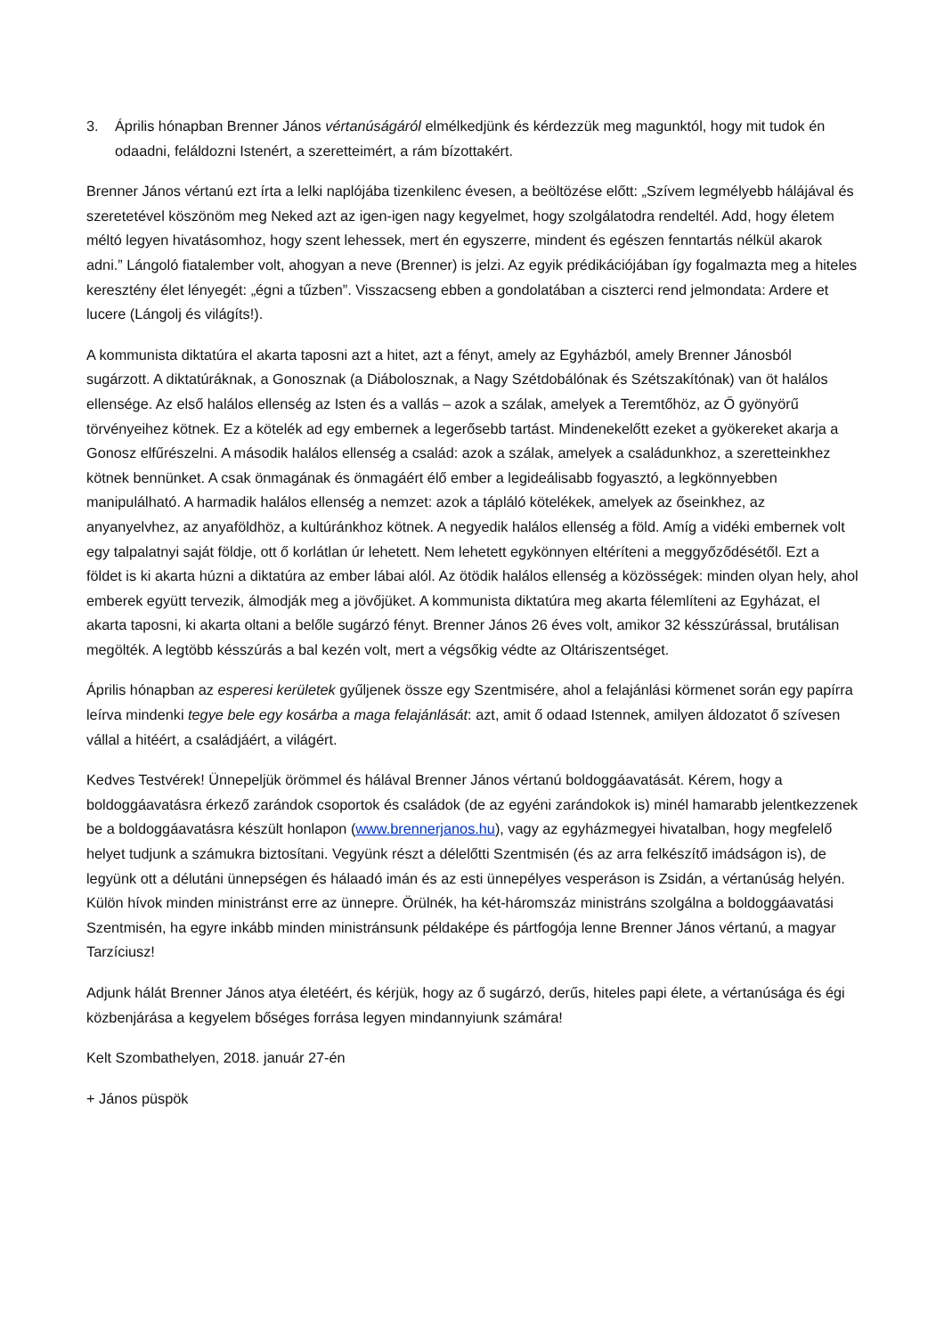3. Április hónapban Brenner János vértanúságáról elmélkedjünk és kérdezzük meg magunktól, hogy mit tudok én odaadni, feláldozni Istenért, a szeretteimért, a rám bízottakért.
Brenner János vértanú ezt írta a lelki naplójába tizenkilenc évesen, a beöltözése előtt: „Szívem legmélyebb hálájával és szeretetével köszönöm meg Neked azt az igen-igen nagy kegyelmet, hogy szolgálatodra rendeltél. Add, hogy életem méltó legyen hivatásomhoz, hogy szent lehessek, mert én egyszerre, mindent és egészen fenntartás nélkül akarok adni.” Lángoló fiatalember volt, ahogyan a neve (Brenner) is jelzi. Az egyik prédikációjában így fogalmazta meg a hiteles keresztény élet lényegét: „égni a tűzben”. Visszacseng ebben a gondolatában a ciszterci rend jelmondata: Ardere et lucere (Lángolj és világíts!).
A kommunista diktatúra el akarta taposni azt a hitet, azt a fényt, amely az Egyházból, amely Brenner Jánosból sugárzott. A diktatúráknak, a Gonosznak (a Diábolosznak, a Nagy Szétdobálónak és Szétszakítónak) van öt halálos ellensége. Az első halálos ellenség az Isten és a vallás – azok a szálak, amelyek a Teremtőhöz, az Ő gyönyörű törvényeihez kötnek. Ez a kötelék ad egy embernek a legerősebb tartást. Mindenekelőtt ezeket a gyökereket akarja a Gonosz elfűrészelni. A második halálos ellenség a család: azok a szálak, amelyek a családunkhoz, a szeretteinkhez kötnek bennünket. A csak önmagának és önmagáért élő ember a legideálisabb fogyasztó, a legkönnyebben manipulálható. A harmadik halálos ellenség a nemzet: azok a tápláló kötelékek, amelyek az őseinkhez, az anyanyelvhez, az anyaföldhöz, a kultúránkhoz kötnek. A negyedik halálos ellenség a föld. Amíg a vidéki embernek volt egy talpalatnyi saját földje, ott ő korlátlan úr lehetett. Nem lehetett egykönnyen eltéríteni a meggyőződésétől. Ezt a földet is ki akarta húzni a diktatúra az ember lábai alól. Az ötödik halálos ellenség a közösségek: minden olyan hely, ahol emberek együtt tervezik, álmodják meg a jövőjüket. A kommunista diktatúra meg akarta félemlíteni az Egyházat, el akarta taposni, ki akarta oltani a belőle sugárzó fényt. Brenner János 26 éves volt, amikor 32 késszúrással, brutálisan megölték. A legtöbb késszúrás a bal kezén volt, mert a végsőkig védte az Oltáriszentséget.
Április hónapban az esperesi kerületek gyűljenek össze egy Szentmisére, ahol a felajánlási körmenet során egy papírra leírva mindenki tegye bele egy kosárba a maga felajánlását: azt, amit ő odaad Istennek, amilyen áldozatot ő szívesen vállal a hitéért, a családjáért, a világért.
Kedves Testvérek! Ünnepeljük örömmel és hálával Brenner János vértanú boldoggáavatását. Kérem, hogy a boldoggáavatásra érkező zarándok csoportok és családok (de az egyéni zarándokok is) minél hamarabb jelentkezzenek be a boldoggáavatásra készült honlapon (www.brennerjanos.hu), vagy az egyházmegyei hivatalban, hogy megfelelő helyet tudjunk a számukra biztosítani. Vegyünk részt a délelőtti Szentmisén (és az arra felkészítő imádságon is), de legyünk ott a délutáni ünnepségen és hálaadó imán és az esti ünnepélyes vesperáson is Zsidán, a vértanúság helyén. Külön hívok minden ministránst erre az ünnepre. Örülnék, ha két-háromszáz ministráns szolgálna a boldoggáavatási Szentmisén, ha egyre inkább minden ministránsunk példaképe és pártfogója lenne Brenner János vértanú, a magyar Tarzíciusz!
Adjunk hálát Brenner János atya életéért, és kérjük, hogy az ő sugárzó, derűs, hiteles papi élete, a vértanúsága és égi közbenjárása a kegyelem bőséges forrása legyen mindannyiunk számára!
Kelt Szombathelyen, 2018. január 27-én
+ János püspök